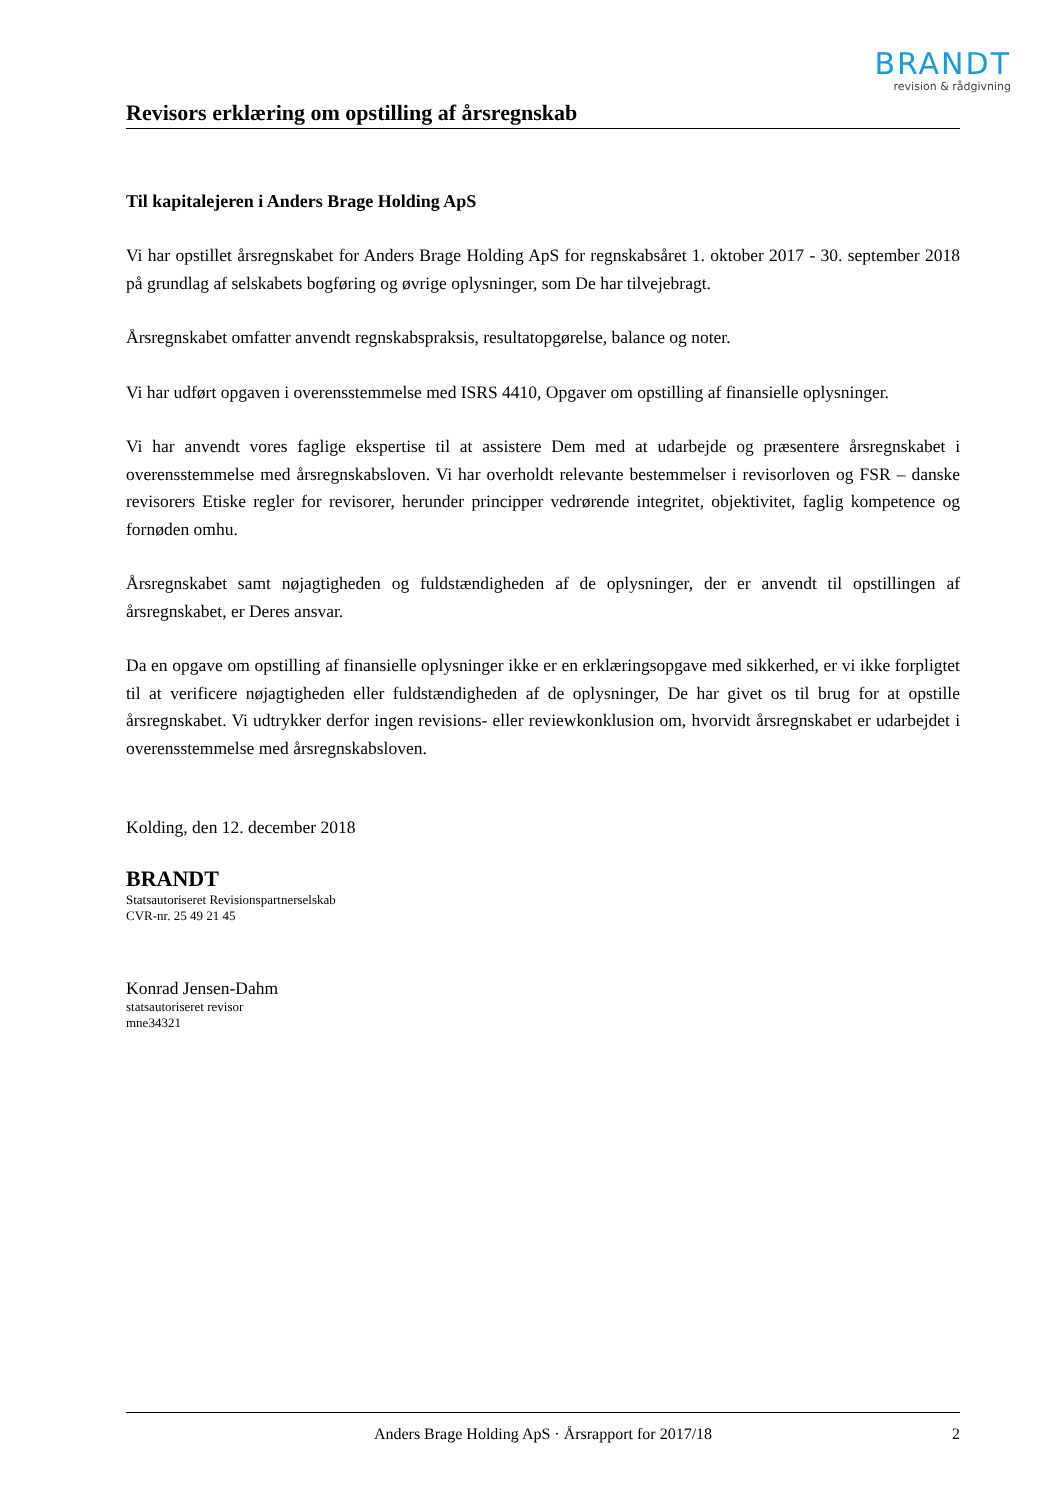BRANDT
revision & rådgivning
Revisors erklæring om opstilling af årsregnskab
Til kapitalejeren i Anders Brage Holding ApS
Vi har opstillet årsregnskabet for Anders Brage Holding ApS for regnskabsåret 1. oktober 2017 - 30. september 2018 på grundlag af selskabets bogføring og øvrige oplysninger, som De har tilvejebragt.
Årsregnskabet omfatter anvendt regnskabspraksis, resultatopgørelse, balance og noter.
Vi har udført opgaven i overensstemmelse med ISRS 4410, Opgaver om opstilling af finansielle oplysninger.
Vi har anvendt vores faglige ekspertise til at assistere Dem med at udarbejde og præsentere årsregnskabet i overensstemmelse med årsregnskabsloven. Vi har overholdt relevante bestemmelser i revisorloven og FSR – danske revisorers Etiske regler for revisorer, herunder principper vedrørende integritet, objektivitet, faglig kompetence og fornøden omhu.
Årsregnskabet samt nøjagtigheden og fuldstændigheden af de oplysninger, der er anvendt til opstillingen af årsregnskabet, er Deres ansvar.
Da en opgave om opstilling af finansielle oplysninger ikke er en erklæringsopgave med sikkerhed, er vi ikke forpligtet til at verificere nøjagtigheden eller fuldstændigheden af de oplysninger, De har givet os til brug for at opstille årsregnskabet. Vi udtrykker derfor ingen revisions- eller reviewkonklusion om, hvorvidt årsregnskabet er udarbejdet i overensstemmelse med årsregnskabsloven.
Kolding, den 12. december 2018
BRANDT
Statsautoriseret Revisionspartnerselskab
CVR-nr. 25 49 21 45
Konrad Jensen-Dahm
statsautoriseret revisor
mne34321
Anders Brage Holding ApS · Årsrapport for 2017/18 2